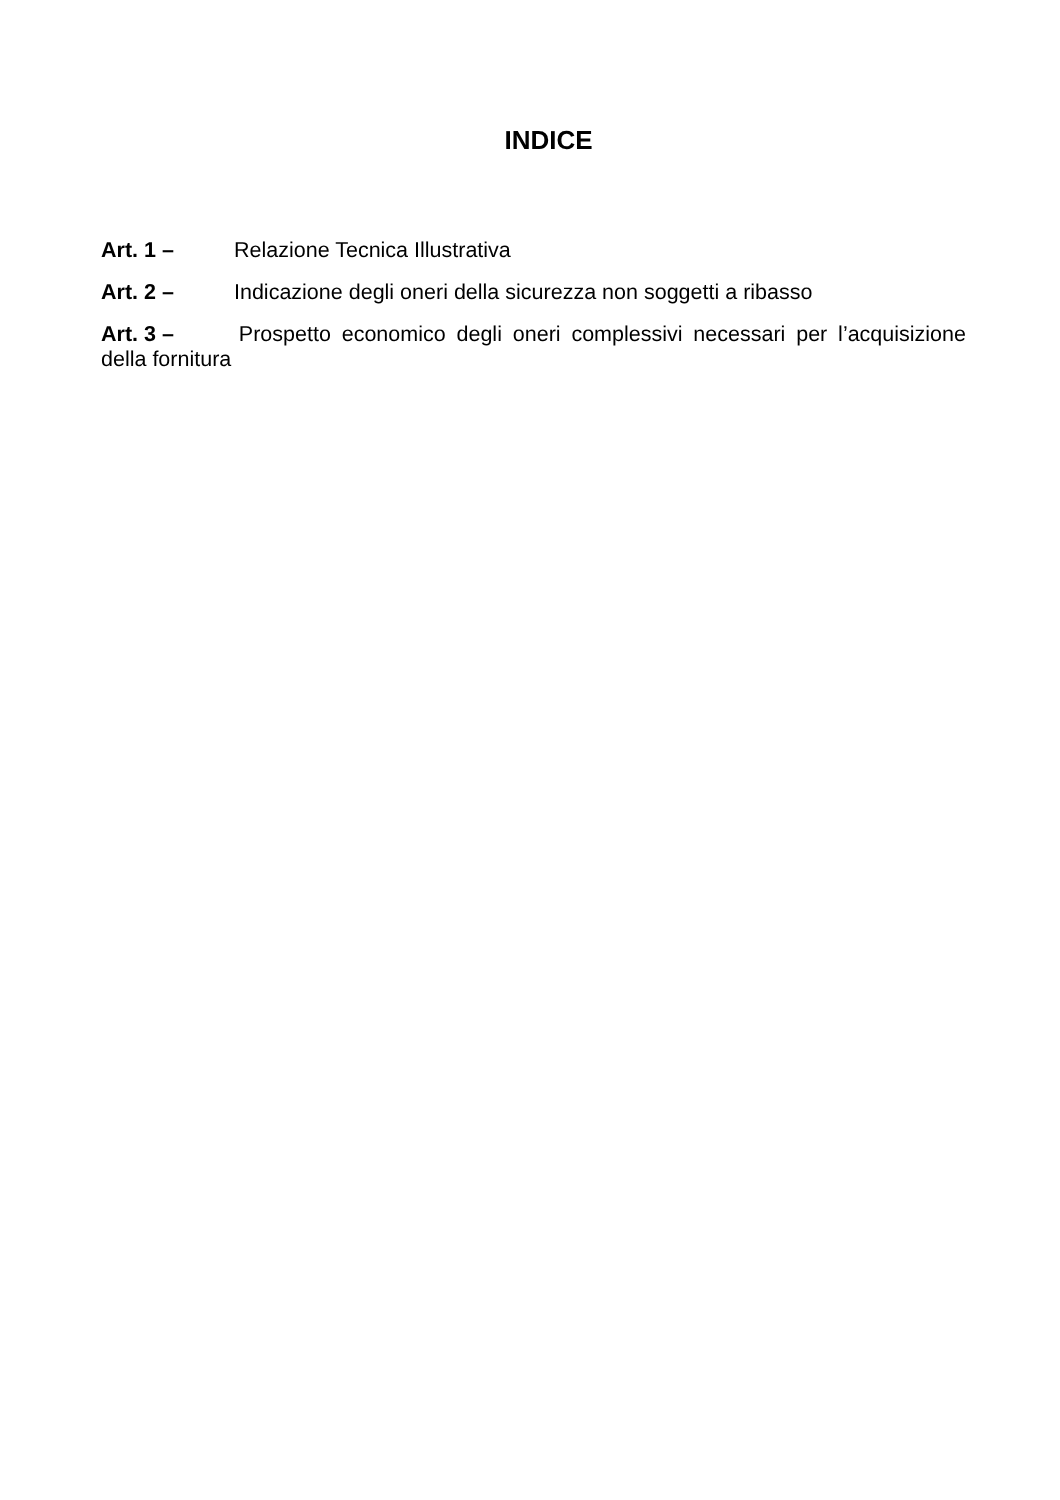INDICE
Art. 1 – Relazione Tecnica Illustrativa
Art. 2 – Indicazione degli oneri della sicurezza non soggetti a ribasso
Art. 3 – Prospetto economico degli oneri complessivi necessari per l’acquisizione della fornitura